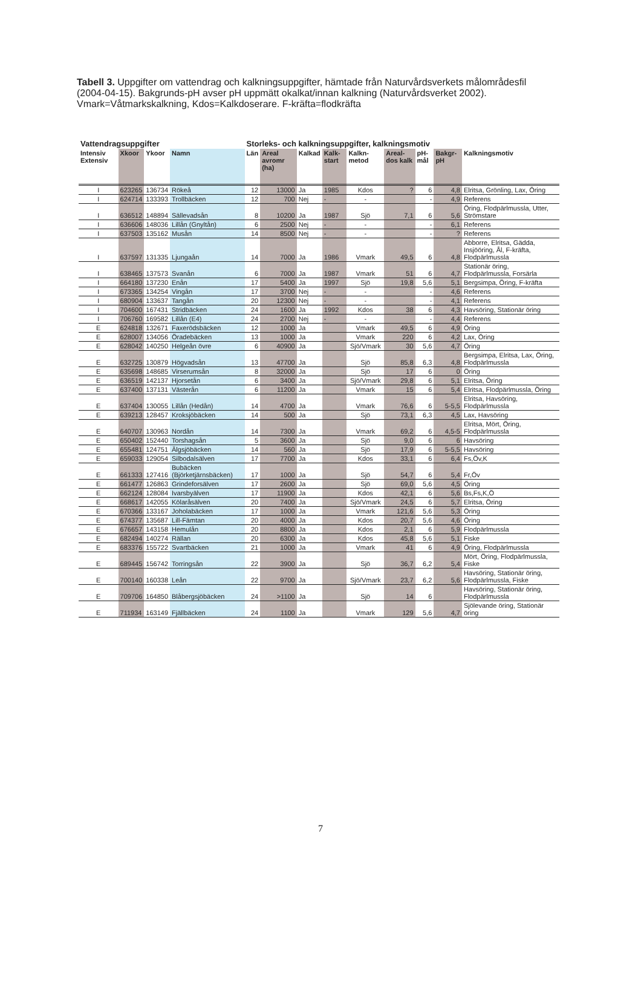Tabell 3. Uppgifter om vattendrag och kalkningsuppgifter, hämtade från Naturvårdsverkets målområdesfil (2004-04-15). Bakgrunds-pH avser pH uppmätt okalkat/innan kalkning (Naturvårdsverket 2002). Vmark=Våtmarkskalkning, Kdos=Kalkdoserare. F-kräfta=flodkräfta
| Vattendragsuppgifter | | | | Storleks- och kalkningsuppgifter, kalkningsmotiv | | | | | | | | |
| --- | --- | --- | --- | --- | --- | --- | --- | --- | --- | --- | --- | --- |
| Intensiv Extensiv | Xkoor | Ykoor | Namn | Län | Areal avromr (ha) | Kalkad | Kalk-start | Kalkn-metod | Areal-dos kalk | pH-mål | Bakgr- pH | Kalkningsmotiv |
| I | 623265 | 136734 | Rökeå | 12 | 13000 | Ja | 1985 | Kdos | ? | 6 | 4,8 | Elritsa, Grönling, Lax, Öring |
| I | 624714 | 133393 | Trollbäcken | 12 | 700 | Nej | - | - | | - | 4,9 | Referens |
| I | 636512 | 148894 | Sällevadsån | 8 | 10200 | Ja | 1987 | Sjö | 7,1 | 6 | 5,6 | Öring, Flodpärlmussla, Utter, Strömstare |
| I | 636606 | 148036 | Lillån (Gnyltån) | 6 | 2500 | Nej | - | - | | - | 6,1 | Referens |
| I | 637503 | 135162 | Musån | 14 | 8500 | Nej | - | - | | - | ? | Referens |
| I | 637597 | 131335 | Ljungaån | 14 | 7000 | Ja | 1986 | Vmark | 49,5 | 6 | 4,8 | Abborre, Elritsa, Gädda, Insjööring, Ål, F-kräfta, Flodpärlmussla |
| I | 638465 | 137573 | Svanån | 6 | 7000 | Ja | 1987 | Vmark | 51 | 6 | 4,7 | Stationär öring, Flodpärlmussla, Forsärla |
| I | 664180 | 137230 | Enån | 17 | 5400 | Ja | 1997 | Sjö | 19,8 | 5,6 | 5,1 | Bergsimpa, Öring, F-kräfta |
| I | 673365 | 134254 | Vingån | 17 | 3700 | Nej | - | - | | - | 4,6 | Referens |
| I | 680904 | 133637 | Tangån | 20 | 12300 | Nej | - | - | | - | 4,1 | Referens |
| I | 704600 | 167431 | Stridbäcken | 24 | 1600 | Ja | 1992 | Kdos | 38 | 6 | 4,3 | Havsöring, Stationär öring |
| I | 706760 | 169582 | Lillån (E4) | 24 | 2700 | Nej | - | - | | - | 4,4 | Referens |
| E | 624818 | 132671 | Faxerödsbäcken | 12 | 1000 | Ja | | Vmark | 49,5 | 6 | 4,9 | Öring |
| E | 628007 | 134056 | Öradebäcken | 13 | 1000 | Ja | | Vmark | 220 | 6 | 4,2 | Lax, Öring |
| E | 628042 | 140250 | Helgeån övre | 6 | 40900 | Ja | | Sjö/Vmark | 30 | 5,6 | 4,7 | Öring |
| E | 632725 | 130879 | Högvadsån | 13 | 47700 | Ja | | Sjö | 85,8 | 6,3 | 4,8 | Bergsimpa, Elritsa, Lax, Öring, Flodpärlmussla |
| E | 635698 | 148685 | Virserumsån | 8 | 32000 | Ja | | Sjö | 17 | 6 | 0 | Öring |
| E | 636519 | 142137 | Hjorsetån | 6 | 3400 | Ja | | Sjö/Vmark | 29,8 | 6 | 5,1 | Elritsa, Öring |
| E | 637400 | 137131 | Västerån | 6 | 11200 | Ja | | Vmark | 15 | 6 | 5,4 | Elritsa, Flodpärlmussla, Öring |
| E | 637404 | 130055 | Lillån (Hedån) | 14 | 4700 | Ja | | Vmark | 76,6 | 6 | 5-5,5 | Elritsa, Havsöring, Flodpärlmussla |
| E | 639213 | 128457 | Kroksjöbäcken | 14 | 500 | Ja | | Sjö | 73,1 | 6,3 | 4,5 | Lax, Havsöring |
| E | 640707 | 130963 | Nordån | 14 | 7300 | Ja | | Vmark | 69,2 | 6 | 4,5-5 | Elritsa, Mört, Öring, Flodpärlmussla |
| E | 650402 | 152440 | Torshagsån | 5 | 3600 | Ja | | Sjö | 9,0 | 6 | 6 | Havsöring |
| E | 655481 | 124751 | Älgsjöbäcken | 14 | 560 | Ja | | Sjö | 17,9 | 6 | 5-5,5 | Havsöring |
| E | 659033 | 129054 | Silbodalsälven | 17 | 7700 | Ja | | Kdos | 33,1 | 6 | 6,4 | Fs,Öv,K |
| E | 661333 | 127416 | Bubäcken (Björketjärnsbäcken) | 17 | 1000 | Ja | | Sjö | 54,7 | 6 | 5,4 | Fr,Öv |
| E | 661477 | 126863 | Grindeforsälven | 17 | 2600 | Ja | | Sjö | 69,0 | 5,6 | 4,5 | Öring |
| E | 662124 | 128084 | Ivarsbyälven | 17 | 11900 | Ja | | Kdos | 42,1 | 6 | 5,6 | Bs,Fs,K,Ö |
| E | 668617 | 142055 | Kölaråsälven | 20 | 7400 | Ja | | Sjö/Vmark | 24,5 | 6 | 5,7 | Elritsa, Öring |
| E | 670366 | 133167 | Joholabäcken | 17 | 1000 | Ja | | Vmark | 121,6 | 5,6 | 5,3 | Öring |
| E | 674377 | 135687 | Lill-Fämtan | 20 | 4000 | Ja | | Kdos | 20,7 | 5,6 | 4,6 | Öring |
| E | 676657 | 143158 | Hemulån | 20 | 8800 | Ja | | Kdos | 2,1 | 6 | 5,9 | Flodpärlmussla |
| E | 682494 | 140274 | Rällan | 20 | 6300 | Ja | | Kdos | 45,8 | 5,6 | 5,1 | Fiske |
| E | 683376 | 155722 | Svartbäcken | 21 | 1000 | Ja | | Vmark | 41 | 6 | 4,9 | Öring, Flodpärlmussla |
| E | 689445 | 156742 | Torringsån | 22 | 3900 | Ja | | Sjö | 36,7 | 6,2 | 5,4 | Mört, Öring, Flodpärlmussla, Fiske |
| E | 700140 | 160338 | Leån | 22 | 9700 | Ja | | Sjö/Vmark | 23,7 | 6,2 | 5,6 | Havsöring, Stationär öring, Flodpärlmussla, Fiske |
| E | 709706 | 164850 | Blåbergsjöbäcken | 24 | >1100 | Ja | | Sjö | 14 | 6 | | Havsöring, Stationär öring, Flodpärlmussla |
| E | 711934 | 163149 | Fjällbäcken | 24 | 1100 | Ja | | Vmark | 129 | 5,6 | 4,7 | Sjölevande öring, Stationär öring |
7